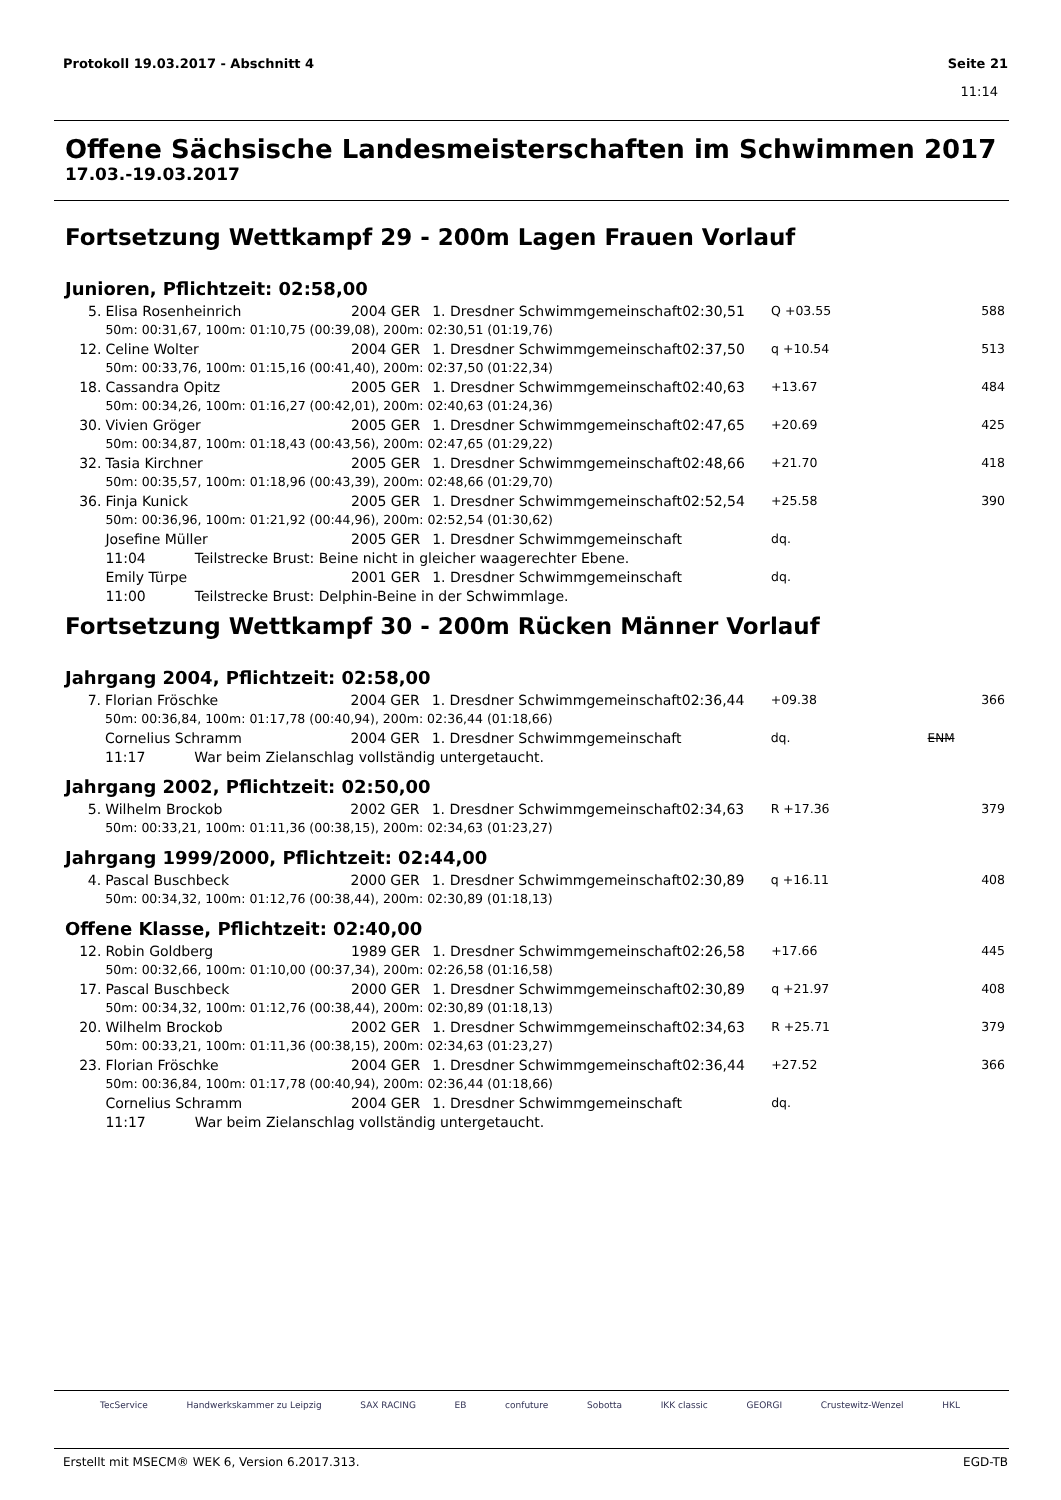Protokoll 19.03.2017 - Abschnitt 4 Seite 21
11:14
Offene Sächsische Landesmeisterschaften im Schwimmen 2017
17.03.-19.03.2017
Fortsetzung Wettkampf 29 - 200m Lagen Frauen Vorlauf
Junioren, Pflichtzeit: 02:58,00
| 5. | Elisa Rosenheinrich | 2004 | GER | 1. Dresdner Schwimmgemeinschaft | 02:30,51 | Q +03.55 | | 588 |
| | 50m: 00:31,67, 100m: 01:10,75 (00:39,08), 200m: 02:30,51 (01:19,76) | | | | | | | |
| 12. | Celine Wolter | 2004 | GER | 1. Dresdner Schwimmgemeinschaft | 02:37,50 | q +10.54 | | 513 |
| | 50m: 00:33,76, 100m: 01:15,16 (00:41,40), 200m: 02:37,50 (01:22,34) | | | | | | | |
| 18. | Cassandra Opitz | 2005 | GER | 1. Dresdner Schwimmgemeinschaft | 02:40,63 | +13.67 | | 484 |
| | 50m: 00:34,26, 100m: 01:16,27 (00:42,01), 200m: 02:40,63 (01:24,36) | | | | | | | |
| 30. | Vivien Gröger | 2005 | GER | 1. Dresdner Schwimmgemeinschaft | 02:47,65 | +20.69 | | 425 |
| | 50m: 00:34,87, 100m: 01:18,43 (00:43,56), 200m: 02:47,65 (01:29,22) | | | | | | | |
| 32. | Tasia Kirchner | 2005 | GER | 1. Dresdner Schwimmgemeinschaft | 02:48,66 | +21.70 | | 418 |
| | 50m: 00:35,57, 100m: 01:18,96 (00:43,39), 200m: 02:48,66 (01:29,70) | | | | | | | |
| 36. | Finja Kunick | 2005 | GER | 1. Dresdner Schwimmgemeinschaft | 02:52,54 | +25.58 | | 390 |
| | 50m: 00:36,96, 100m: 01:21,92 (00:44,96), 200m: 02:52,54 (01:30,62) | | | | | | | |
| | Josefine Müller | 2005 | GER | 1. Dresdner Schwimmgemeinschaft | | dq. | | |
| | 11:04 Teilstrecke Brust: Beine nicht in gleicher waagerechter Ebene. | | | | | | | |
| | Emily Türpe | 2001 | GER | 1. Dresdner Schwimmgemeinschaft | | dq. | | |
| | 11:00 Teilstrecke Brust: Delphin-Beine in der Schwimmlage. | | | | | | | |
Fortsetzung Wettkampf 30 - 200m Rücken Männer Vorlauf
Jahrgang 2004, Pflichtzeit: 02:58,00
| 7. | Florian Fröschke | 2004 | GER | 1. Dresdner Schwimmgemeinschaft | 02:36,44 | +09.38 | | 366 |
| | 50m: 00:36,84, 100m: 01:17,78 (00:40,94), 200m: 02:36,44 (01:18,66) | | | | | | | |
| | Cornelius Schramm | 2004 | GER | 1. Dresdner Schwimmgemeinschaft | | dq. | ENM | |
| | 11:17 War beim Zielanschlag vollständig untergetaucht. | | | | | | | |
Jahrgang 2002, Pflichtzeit: 02:50,00
| 5. | Wilhelm Brockob | 2002 | GER | 1. Dresdner Schwimmgemeinschaft | 02:34,63 | R +17.36 | | 379 |
| | 50m: 00:33,21, 100m: 01:11,36 (00:38,15), 200m: 02:34,63 (01:23,27) | | | | | | | |
Jahrgang 1999/2000, Pflichtzeit: 02:44,00
| 4. | Pascal Buschbeck | 2000 | GER | 1. Dresdner Schwimmgemeinschaft | 02:30,89 | q +16.11 | | 408 |
| | 50m: 00:34,32, 100m: 01:12,76 (00:38,44), 200m: 02:30,89 (01:18,13) | | | | | | | |
Offene Klasse, Pflichtzeit: 02:40,00
| 12. | Robin Goldberg | 1989 | GER | 1. Dresdner Schwimmgemeinschaft | 02:26,58 | +17.66 | | 445 |
| | 50m: 00:32,66, 100m: 01:10,00 (00:37,34), 200m: 02:26,58 (01:16,58) | | | | | | | |
| 17. | Pascal Buschbeck | 2000 | GER | 1. Dresdner Schwimmgemeinschaft | 02:30,89 | q +21.97 | | 408 |
| | 50m: 00:34,32, 100m: 01:12,76 (00:38,44), 200m: 02:30,89 (01:18,13) | | | | | | | |
| 20. | Wilhelm Brockob | 2002 | GER | 1. Dresdner Schwimmgemeinschaft | 02:34,63 | R +25.71 | | 379 |
| | 50m: 00:33,21, 100m: 01:11,36 (00:38,15), 200m: 02:34,63 (01:23,27) | | | | | | | |
| 23. | Florian Fröschke | 2004 | GER | 1. Dresdner Schwimmgemeinschaft | 02:36,44 | +27.52 | | 366 |
| | 50m: 00:36,84, 100m: 01:17,78 (00:40,94), 200m: 02:36,44 (01:18,66) | | | | | | | |
| | Cornelius Schramm | 2004 | GER | 1. Dresdner Schwimmgemeinschaft | | dq. | | |
| | 11:17 War beim Zielanschlag vollständig untergetaucht. | | | | | | | |
TecService Handwerkskammer zu Leipzig SAX RACING EB confuture Sobotta IKK classic GEORGI Crustewitz-Wenzel HKL
Erstellt mit MSECM® WEK 6, Version 6.2017.313. EGD-TB